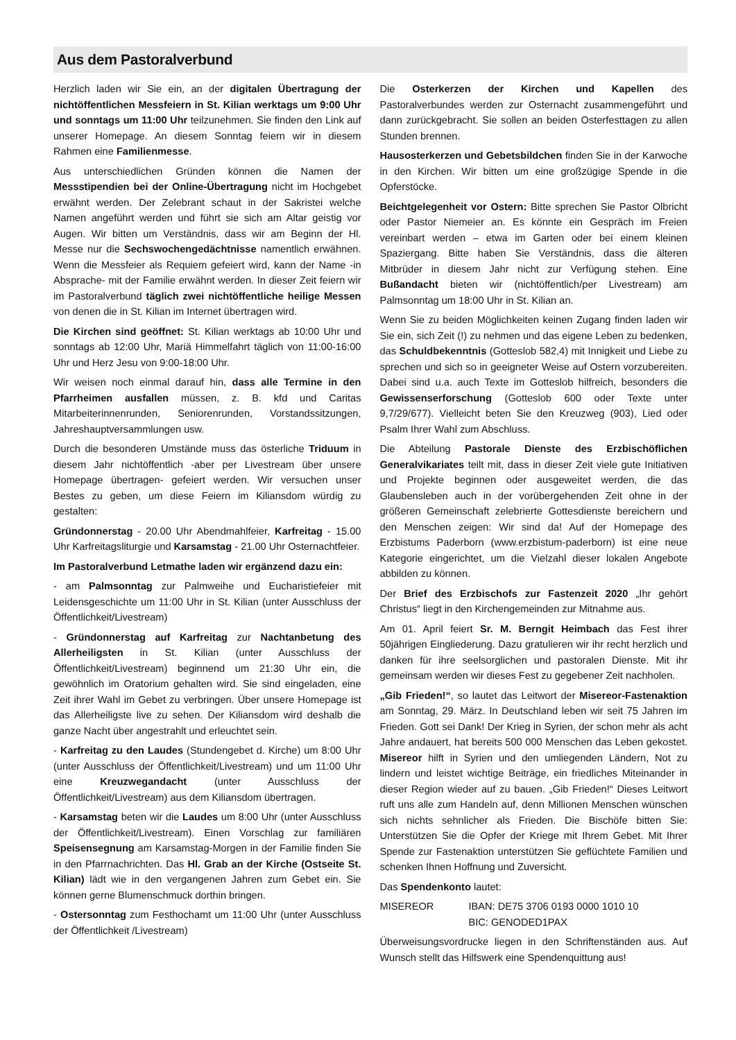Aus dem Pastoralverbund
Herzlich laden wir Sie ein, an der digitalen Übertragung der nichtöffentlichen Messfeiern in St. Kilian werktags um 9:00 Uhr und sonntags um 11:00 Uhr teilzunehmen. Sie finden den Link auf unserer Homepage. An diesem Sonntag feiern wir in diesem Rahmen eine Familienmesse.
Aus unterschiedlichen Gründen können die Namen der Messstipendien bei der Online-Übertragung nicht im Hochgebet erwähnt werden. Der Zelebrant schaut in der Sakristei welche Namen angeführt werden und führt sie sich am Altar geistig vor Augen. Wir bitten um Verständnis, dass wir am Beginn der Hl. Messe nur die Sechswochengedächtnisse namentlich erwähnen. Wenn die Messfeier als Requiem gefeiert wird, kann der Name -in Absprache- mit der Familie erwähnt werden. In dieser Zeit feiern wir im Pastoralverbund täglich zwei nichtöffentliche heilige Messen von denen die in St. Kilian im Internet übertragen wird.
Die Kirchen sind geöffnet: St. Kilian werktags ab 10:00 Uhr und sonntags ab 12:00 Uhr, Mariä Himmelfahrt täglich von 11:00-16:00 Uhr und Herz Jesu von 9:00-18:00 Uhr.
Wir weisen noch einmal darauf hin, dass alle Termine in den Pfarrheimen ausfallen müssen, z. B. kfd und Caritas Mitarbeiterinnenrunden, Seniorenrunden, Vorstandssitzungen, Jahreshauptversammlungen usw.
Durch die besonderen Umstände muss das österliche Triduum in diesem Jahr nichtöffentlich -aber per Livestream über unsere Homepage übertragen- gefeiert werden. Wir versuchen unser Bestes zu geben, um diese Feiern im Kiliansdom würdig zu gestalten:
Gründonnerstag - 20.00 Uhr Abendmahlfeier, Karfreitag - 15.00 Uhr Karfreitagsliturgie und Karsamstag - 21.00 Uhr Osternachtfeier.
Im Pastoralverbund Letmathe laden wir ergänzend dazu ein:
- am Palmsonntag zur Palmweihe und Eucharistiefeier mit Leidensgeschichte um 11:00 Uhr in St. Kilian (unter Ausschluss der Öffentlichkeit/Livestream)
- Gründonnerstag auf Karfreitag zur Nachtanbetung des Allerheiligsten in St. Kilian (unter Ausschluss der Öffentlichkeit/Livestream) beginnend um 21:30 Uhr ein, die gewöhnlich im Oratorium gehalten wird. Sie sind eingeladen, eine Zeit ihrer Wahl im Gebet zu verbringen. Über unsere Homepage ist das Allerheiligste live zu sehen. Der Kiliansdom wird deshalb die ganze Nacht über angestrahlt und erleuchtet sein.
- Karfreitag zu den Laudes (Stundengebet d. Kirche) um 8:00 Uhr (unter Ausschluss der Öffentlichkeit/Livestream) und um 11:00 Uhr eine Kreuzwegandacht (unter Ausschluss der Öffentlichkeit/Livestream) aus dem Kiliansdom übertragen.
- Karsamstag beten wir die Laudes um 8:00 Uhr (unter Ausschluss der Öffentlichkeit/Livestream). Einen Vorschlag zur familiären Speisensegnung am Karsamstag-Morgen in der Familie finden Sie in den Pfarrnachrichten. Das Hl. Grab an der Kirche (Ostseite St. Kilian) lädt wie in den vergangenen Jahren zum Gebet ein. Sie können gerne Blumenschmuck dorthin bringen.
- Ostersonntag zum Festhochamt um 11:00 Uhr (unter Ausschluss der Öffentlichkeit /Livestream)
Die Osterkerzen der Kirchen und Kapellen des Pastoralverbundes werden zur Osternacht zusammengeführt und dann zurückgebracht. Sie sollen an beiden Osterfesttagen zu allen Stunden brennen.
Hausosterkerzen und Gebetsbildchen finden Sie in der Karwoche in den Kirchen. Wir bitten um eine großzügige Spende in die Opferstöcke.
Beichtgelegenheit vor Ostern: Bitte sprechen Sie Pastor Olbricht oder Pastor Niemeier an. Es könnte ein Gespräch im Freien vereinbart werden – etwa im Garten oder bei einem kleinen Spaziergang. Bitte haben Sie Verständnis, dass die älteren Mitbrüder in diesem Jahr nicht zur Verfügung stehen. Eine Bußandacht bieten wir (nichtöffentlich/per Livestream) am Palmsonntag um 18:00 Uhr in St. Kilian an.
Wenn Sie zu beiden Möglichkeiten keinen Zugang finden laden wir Sie ein, sich Zeit (!) zu nehmen und das eigene Leben zu bedenken, das Schuldbekenntnis (Gotteslob 582,4) mit Innigkeit und Liebe zu sprechen und sich so in geeigneter Weise auf Ostern vorzubereiten. Dabei sind u.a. auch Texte im Gotteslob hilfreich, besonders die Gewissenserforschung (Gotteslob 600 oder Texte unter 9,7/29/677). Vielleicht beten Sie den Kreuzweg (903), Lied oder Psalm Ihrer Wahl zum Abschluss.
Die Abteilung Pastorale Dienste des Erzbischöflichen Generalvikariates teilt mit, dass in dieser Zeit viele gute Initiativen und Projekte beginnen oder ausgeweitet werden, die das Glaubensleben auch in der vorübergehenden Zeit ohne in der größeren Gemeinschaft zelebrierte Gottesdienste bereichern und den Menschen zeigen: Wir sind da! Auf der Homepage des Erzbistums Paderborn (www.erzbistum-paderborn) ist eine neue Kategorie eingerichtet, um die Vielzahl dieser lokalen Angebote abbilden zu können.
Der Brief des Erzbischofs zur Fastenzeit 2020 „Ihr gehört Christus“ liegt in den Kirchengemeinden zur Mitnahme aus.
Am 01. April feiert Sr. M. Berngit Heimbach das Fest ihrer 50jährigen Eingliederung. Dazu gratulieren wir ihr recht herzlich und danken für ihre seelsorglichen und pastoralen Dienste. Mit ihr gemeinsam werden wir dieses Fest zu gegebener Zeit nachholen.
„Gib Frieden!“, so lautet das Leitwort der Misereor-Fastenaktion am Sonntag, 29. März. In Deutschland leben wir seit 75 Jahren im Frieden. Gott sei Dank! Der Krieg in Syrien, der schon mehr als acht Jahre andauert, hat bereits 500 000 Menschen das Leben gekostet. Misereor hilft in Syrien und den umliegenden Ländern, Not zu lindern und leistet wichtige Beiträge, ein friedliches Miteinander in dieser Region wieder auf zu bauen. „Gib Frieden!“ Dieses Leitwort ruft uns alle zum Handeln auf, denn Millionen Menschen wünschen sich nichts sehnlicher als Frieden. Die Bischöfe bitten Sie: Unterstützen Sie die Opfer der Kriege mit Ihrem Gebet. Mit Ihrer Spende zur Fastenaktion unterstützen Sie geflüchtete Familien und schenken Ihnen Hoffnung und Zuversicht.
Das Spendenkonto lautet:
MISEREOR IBAN: DE75 3706 0193 0000 1010 10
BIC: GENODED1PAX
Überweisungsvordrucke liegen in den Schriftenständen aus. Auf Wunsch stellt das Hilfswerk eine Spendenquittung aus!